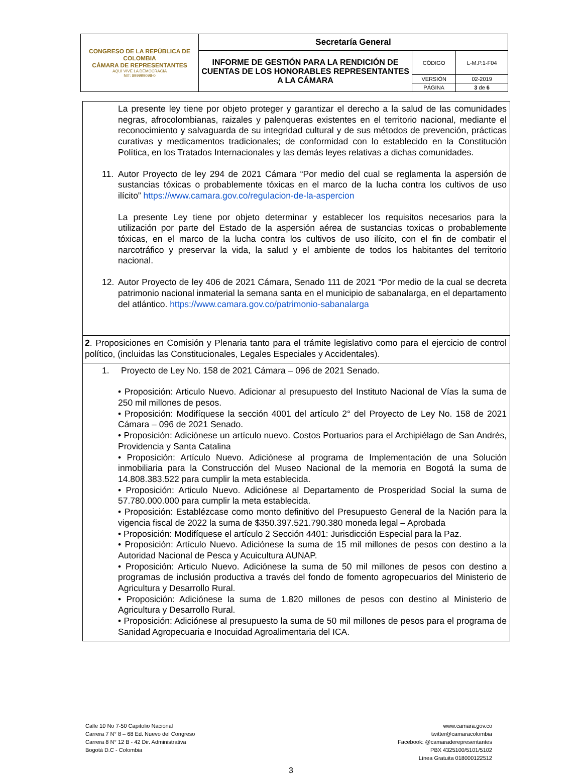| CONGRESO DE LA REPÚBLICA DE COLOMBIA CÁMARA DE REPRESENTANTES AQUÍ VIVE LA DEMOCRACIA NIT: 899999098-0 | Secretaría General | | |
| | INFORME DE GESTIÓN PARA LA RENDICIÓN DE CUENTAS DE LOS HONORABLES REPRESENTANTES A LA CÁMARA | CÓDIGO | L-M.P.1-F04 |
| | | VERSIÓN | 02-2019 |
| | | PÁGINA | 3 de 6 |
| La presente ley tiene por objeto proteger y garantizar el derecho a la salud de las comunidades negras, afrocolombianas, raizales y palenqueras existentes en el territorio nacional, mediante el reconocimiento y salvaguarda de su integridad cultural y de sus métodos de prevención, prácticas curativas y medicamentos tradicionales; de conformidad con lo establecido en la Constitución Política, en los Tratados Internacionales y las demás leyes relativas a dichas comunidades. 11. Autor Proyecto de ley 294 de 2021 Cámara “Por medio del cual se reglamenta la aspersión de sustancias tóxicas o probablemente tóxicas en el marco de la lucha contra los cultivos de uso ilícito” https://www.camara.gov.co/regulacion-de-la-aspercion La presente Ley tiene por objeto determinar y establecer los requisitos necesarios para la utilización por parte del Estado de la aspersión aérea de sustancias toxicas o probablemente tóxicas, en el marco de la lucha contra los cultivos de uso ilícito, con el fin de combatir el narcotráfico y preservar la vida, la salud y el ambiente de todos los habitantes del territorio nacional. 12. Autor Proyecto de ley 406 de 2021 Cámara, Senado 111 de 2021 “Por medio de la cual se decreta patrimonio nacional inmaterial la semana santa en el municipio de sabanalarga, en el departamento del atlántico. https://www.camara.gov.co/patrimonio-sabanalarga |
| 2 . Proposiciones en Comisión y Plenaria tanto para el trámite legislativo como para el ejercicio de control político, (incluidas las Constitucionales, Legales Especiales y Accidentales). |
| 1. Proyecto de Ley No. 158 de 2021 Cámara – 096 de 2021 Senado. • Proposición: Articulo Nuevo. Adicionar al presupuesto del Instituto Nacional de Vías la suma de 250 mil millones de pesos. • Proposición: Modifíquese la sección 4001 del artículo 2° del Proyecto de Ley No. 158 de 2021 Cámara – 096 de 2021 Senado. • Proposición: Adiciónese un artículo nuevo. Costos Portuarios para el Archipiélago de San Andrés, Providencia y Santa Catalina • Proposición: Artículo Nuevo. Adiciónese al programa de Implementación de una Solución inmobiliaria para la Construcción del Museo Nacional de la memoria en Bogotá la suma de 14.808.383.522 para cumplir la meta establecida. • Proposición: Articulo Nuevo. Adiciónese al Departamento de Prosperidad Social la suma de 57.780.000.000 para cumplir la meta establecida. • Proposición: Establézcase como monto definitivo del Presupuesto General de la Nación para la vigencia fiscal de 2022 la suma de $350.397.521.790.380 moneda legal – Aprobada • Proposición: Modifíquese el artículo 2 Sección 4401: Jurisdicción Especial para la Paz. • Proposición: Artículo Nuevo. Adiciónese la suma de 15 mil millones de pesos con destino a la Autoridad Nacional de Pesca y Acuicultura AUNAP. • Proposición: Articulo Nuevo. Adiciónese la suma de 50 mil millones de pesos con destino a programas de inclusión productiva a través del fondo de fomento agropecuarios del Ministerio de Agricultura y Desarrollo Rural. • Proposición: Adiciónese la suma de 1.820 millones de pesos con destino al Ministerio de Agricultura y Desarrollo Rural. • Proposición: Adiciónese al presupuesto la suma de 50 mil millones de pesos para el programa de Sanidad Agropecuaria e Inocuidad Agroalimentaria del ICA. |
Calle 10 No 7-50 Capitolio Nacional
Carrera 7 N° 8 – 68 Ed. Nuevo del Congreso
Carrera 8 N° 12 B - 42 Dir. Administrativa
Bogotá D.C - Colombia
www.camara.gov.co
twitter@camaracolombia
Facebook: @camaraderepresentantes
PBX 4325100/5101/5102
Línea Gratuita 018000122512
3